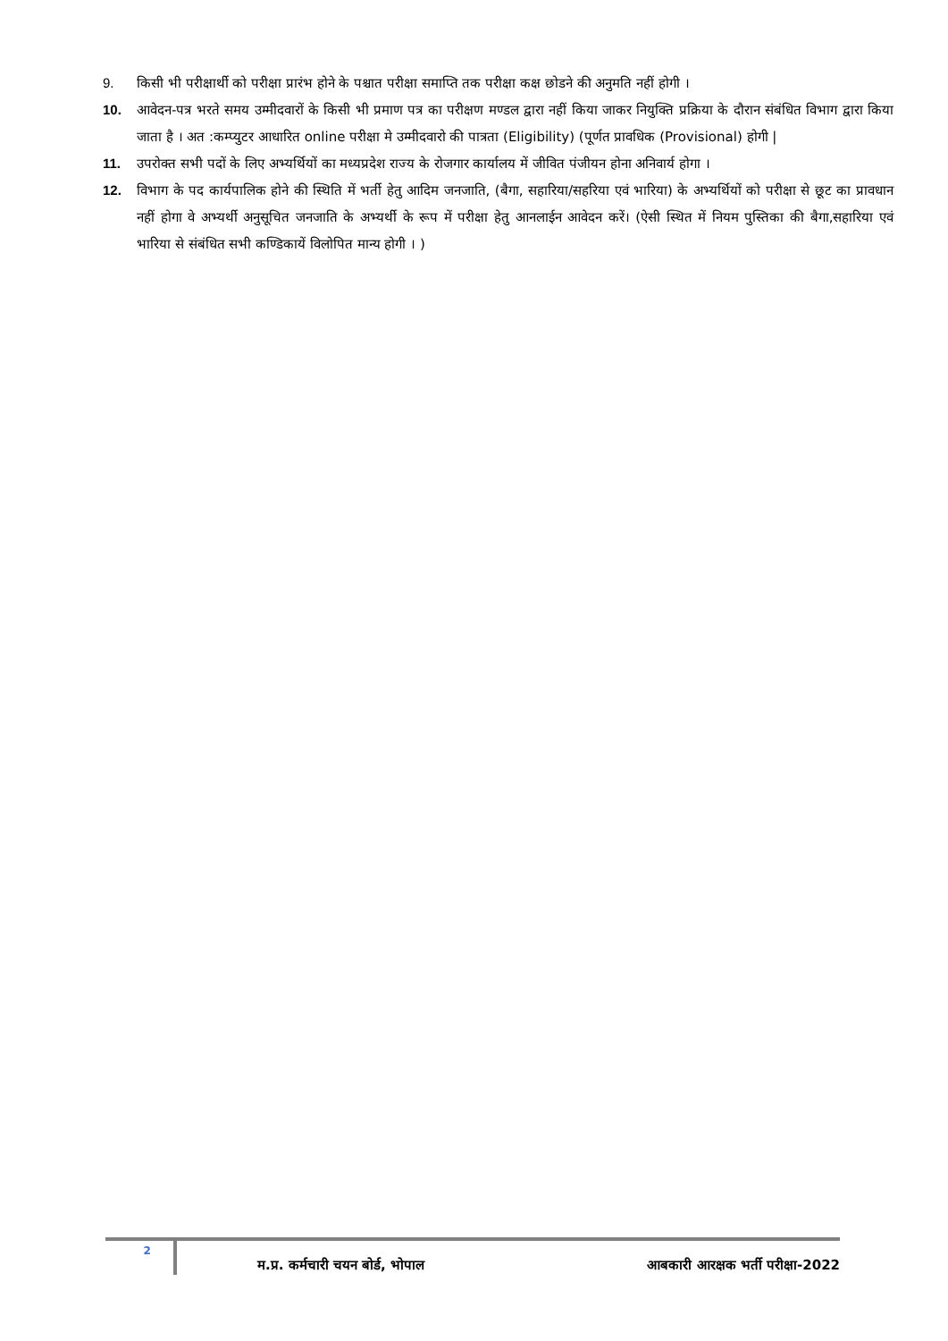9. किसी भी परीक्षार्थी को परीक्षा प्रारंभ होने के पश्चात परीक्षा समाप्ति तक परीक्षा कक्ष छोडने की अनुमति नहीं होगी ।
10. आवेदन-पत्र भरते समय उम्मीदवारों के किसी भी प्रमाण पत्र का परीक्षण मण्डल द्वारा नहीं किया जाकर नियुक्ति प्रक्रिया के दौरान संबंधित विभाग द्वारा किया जाता है । अत :कम्प्युटर आधारित online परीक्षा मे उम्मीदवारो की पात्रता (Eligibility) (पूर्णत प्रावधिक (Provisional) होगी |
11. उपरोक्त सभी पदों के लिए अभ्यर्थियों का मध्यप्रदेश राज्य के रोजगार कार्यालय में जीवित पंजीयन होना अनिवार्य होगा ।
12. विभाग के पद कार्यपालिक होने की स्थिति में भर्ती हेतु आदिम जनजाति, (बैगा, सहारिया/सहरिया एवं भारिया) के अभ्यर्थियों को परीक्षा से छूट का प्रावधान नहीं होगा वे अभ्यर्थी अनुसूचित जनजाति के अभ्यर्थी के रूप में परीक्षा हेतु आनलाईन आवेदन करें। (ऐसी स्थित में नियम पुस्तिका की बैगा,सहारिया एवं भारिया से संबंधित सभी कण्डिकायें विलोपित मान्य होगी । )
2
म.प्र. कर्मचारी चयन बोर्ड, भोपाल
आबकारी आरक्षक भर्ती परीक्षा-2022